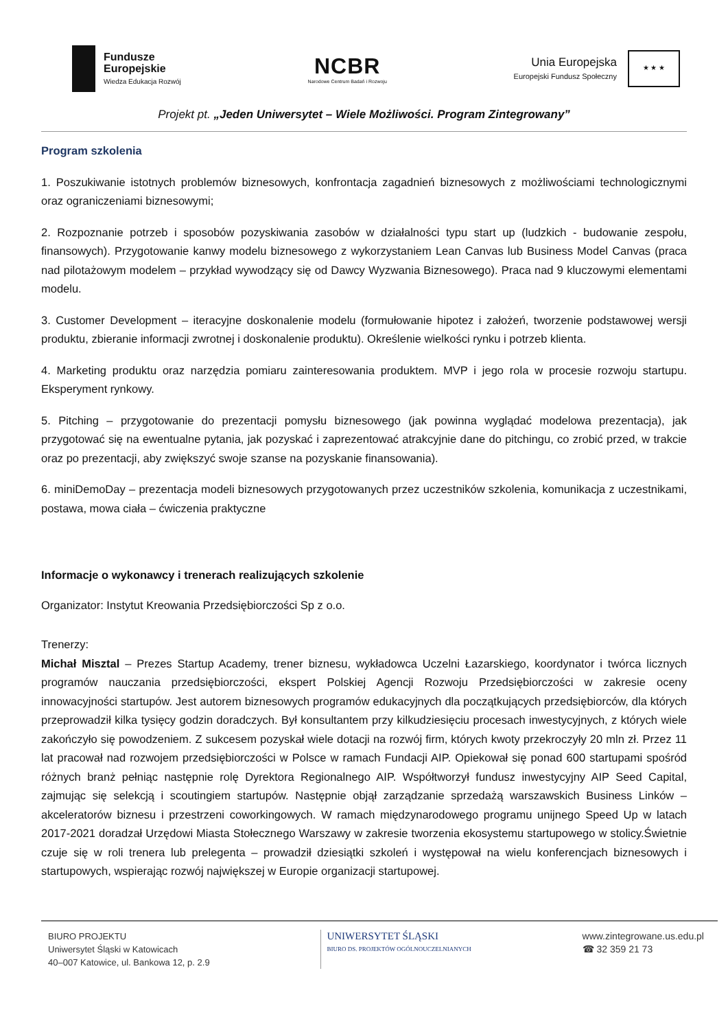Fundusze
Europejskie
Wiedza Edukacja Rozwój
NCBR
Narodowe Centrum Badań i Rozwoju
Unia Europejska
Europejski Fundusz Społeczny
★ ★ ★
Projekt pt. „Jeden Uniwersytet – Wiele Możliwości. Program Zintegrowany”
Program szkolenia
1. Poszukiwanie istotnych problemów biznesowych, konfrontacja zagadnień biznesowych z możliwościami technologicznymi oraz ograniczeniami biznesowymi;
2. Rozpoznanie potrzeb i sposobów pozyskiwania zasobów w działalności typu start up (ludzkich - budowanie zespołu, finansowych). Przygotowanie kanwy modelu biznesowego z wykorzystaniem Lean Canvas lub Business Model Canvas (praca nad pilotażowym modelem – przykład wywodzący się od Dawcy Wyzwania Biznesowego). Praca nad 9 kluczowymi elementami modelu.
3. Customer Development – iteracyjne doskonalenie modelu (formułowanie hipotez i założeń, tworzenie podstawowej wersji produktu, zbieranie informacji zwrotnej i doskonalenie produktu). Określenie wielkości rynku i potrzeb klienta.
4. Marketing produktu oraz narzędzia pomiaru zainteresowania produktem. MVP i jego rola w procesie rozwoju startupu. Eksperyment rynkowy.
5. Pitching – przygotowanie do prezentacji pomysłu biznesowego (jak powinna wyglądać modelowa prezentacja), jak przygotować się na ewentualne pytania, jak pozyskać i zaprezentować atrakcyjnie dane do pitchingu, co zrobić przed, w trakcie oraz po prezentacji, aby zwiększyć swoje szanse na pozyskanie finansowania).
6. miniDemoDay – prezentacja modeli biznesowych przygotowanych przez uczestników szkolenia, komunikacja z uczestnikami, postawa, mowa ciała – ćwiczenia praktyczne
Informacje o wykonawcy i trenerach realizujących szkolenie
Organizator: Instytut Kreowania Przedsiębiorczości Sp z o.o.
Trenerzy:
Michał Misztal – Prezes Startup Academy, trener biznesu, wykładowca Uczelni Łazarskiego, koordynator i twórca licznych programów nauczania przedsiębiorczości, ekspert Polskiej Agencji Rozwoju Przedsiębiorczości w zakresie oceny innowacyjności startupów. Jest autorem biznesowych programów edukacyjnych dla początkujących przedsiębiorców, dla których przeprowadził kilka tysięcy godzin doradczych. Był konsultantem przy kilkudziesięciu procesach inwestycyjnych, z których wiele zakończyło się powodzeniem. Z sukcesem pozyskał wiele dotacji na rozwój firm, których kwoty przekroczyły 20 mln zł. Przez 11 lat pracował nad rozwojem przedsiębiorczości w Polsce w ramach Fundacji AIP. Opiekował się ponad 600 startupami spośród różnych branż pełniąc następnie rolę Dyrektora Regionalnego AIP. Współtworzył fundusz inwestycyjny AIP Seed Capital, zajmując się selekcją i scoutingiem startupów. Następnie objął zarządzanie sprzedażą warszawskich Business Linków – akceleratorów biznesu i przestrzeni coworkingowych. W ramach międzynarodowego programu unijnego Speed Up w latach 2017-2021 doradzał Urzędowi Miasta Stołecznego Warszawy w zakresie tworzenia ekosystemu startupowego w stolicy.Świetnie czuje się w roli trenera lub prelegenta – prowadził dziesiątki szkoleń i występował na wielu konferencjach biznesowych i startupowych, wspierając rozwój największej w Europie organizacji startupowej.
BIURO PROJEKTU
Uniwersytet Śląski w Katowicach
40–007 Katowice, ul. Bankowa 12, p. 2.9
UNIWERSYTET ŚLĄSKI
BIURO DS. PROJEKTÓW OGÓLNOUCZELNIANYCH
www.zintegrowane.us.edu.pl
☎ 32 359 21 73